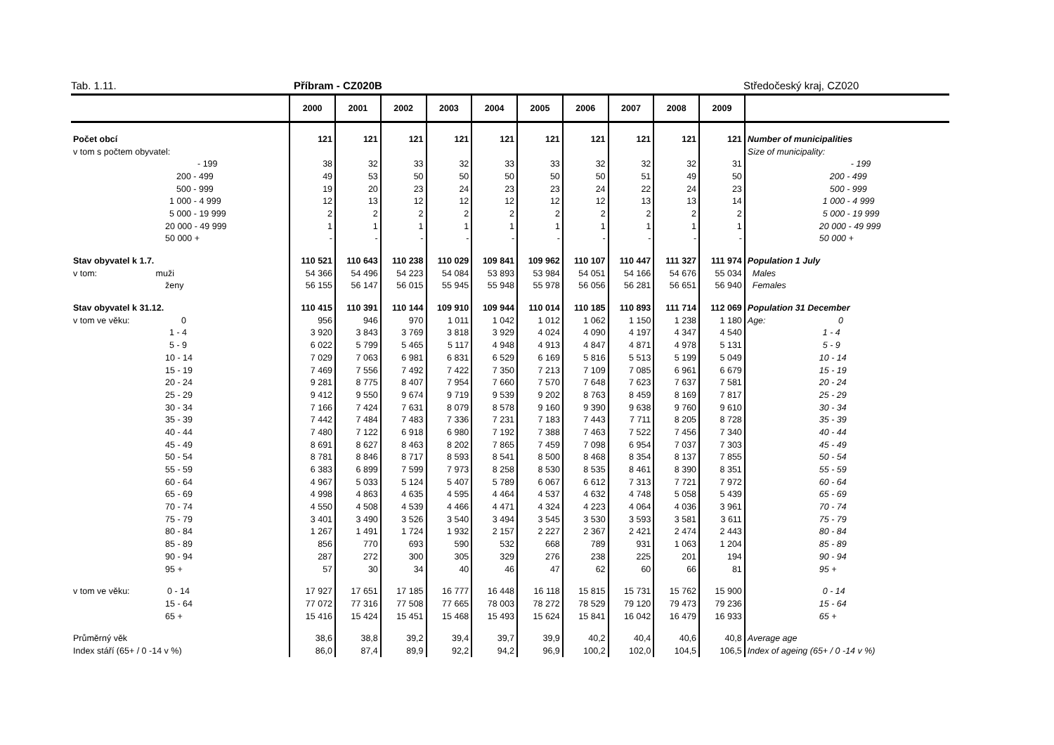Tab. 1.11. Příbram - CZ020B Středočeský kraj, CZ020
| | 2000 | 2001 | 2002 | 2003 | 2004 | 2005 | 2006 | 2007 | 2008 | 2009 | |
| --- | --- | --- | --- | --- | --- | --- | --- | --- | --- | --- | --- |
| Počet obcí | 121 | 121 | 121 | 121 | 121 | 121 | 121 | 121 | 121 | 121 | Number of municipalities |
| v tom s počtem obyvatel: | | | | | | | | | | | Size of municipality: |
| - 199 | 38 | 32 | 33 | 32 | 33 | 33 | 32 | 32 | 32 | 31 | - 199 |
| 200 - 499 | 49 | 53 | 50 | 50 | 50 | 50 | 50 | 51 | 49 | 50 | 200 - 499 |
| 500 - 999 | 19 | 20 | 23 | 24 | 23 | 23 | 24 | 22 | 24 | 23 | 500 - 999 |
| 1 000 - 4 999 | 12 | 13 | 12 | 12 | 12 | 12 | 12 | 13 | 13 | 14 | 1 000 - 4 999 |
| 5 000 - 19 999 | 2 | 2 | 2 | 2 | 2 | 2 | 2 | 2 | 2 | 2 | 5 000 - 19 999 |
| 20 000 - 49 999 | 1 | 1 | 1 | 1 | 1 | 1 | 1 | 1 | 1 | 1 | 20 000 - 49 999 |
| 50 000 + | - | - | - | - | - | - | - | - | - | - | 50 000 + |
| Stav obyvatel k 1.7. | 110 521 | 110 643 | 110 238 | 110 029 | 109 841 | 109 962 | 110 107 | 110 447 | 111 327 | 111 974 | Population 1 July |
| v tom: muži | 54 366 | 54 496 | 54 223 | 54 084 | 53 893 | 53 984 | 54 051 | 54 166 | 54 676 | 55 034 | Males |
| ženy | 56 155 | 56 147 | 56 015 | 55 945 | 55 948 | 55 978 | 56 056 | 56 281 | 56 651 | 56 940 | Females |
| Stav obyvatel k 31.12. | 110 415 | 110 391 | 110 144 | 109 910 | 109 944 | 110 014 | 110 185 | 110 893 | 111 714 | 112 069 | Population 31 December |
| v tom ve věku: 0 | 956 | 946 | 970 | 1 011 | 1 042 | 1 012 | 1 062 | 1 150 | 1 238 | 1 180 | Age: 0 |
| 1 - 4 | 3 920 | 3 843 | 3 769 | 3 818 | 3 929 | 4 024 | 4 090 | 4 197 | 4 347 | 4 540 | 1 - 4 |
| 5 - 9 | 6 022 | 5 799 | 5 465 | 5 117 | 4 948 | 4 913 | 4 847 | 4 871 | 4 978 | 5 131 | 5 - 9 |
| 10 - 14 | 7 029 | 7 063 | 6 981 | 6 831 | 6 529 | 6 169 | 5 816 | 5 513 | 5 199 | 5 049 | 10 - 14 |
| 15 - 19 | 7 469 | 7 556 | 7 492 | 7 422 | 7 350 | 7 213 | 7 109 | 7 085 | 6 961 | 6 679 | 15 - 19 |
| 20 - 24 | 9 281 | 8 775 | 8 407 | 7 954 | 7 660 | 7 570 | 7 648 | 7 623 | 7 637 | 7 581 | 20 - 24 |
| 25 - 29 | 9 412 | 9 550 | 9 674 | 9 719 | 9 539 | 9 202 | 8 763 | 8 459 | 8 169 | 7 817 | 25 - 29 |
| 30 - 34 | 7 166 | 7 424 | 7 631 | 8 079 | 8 578 | 9 160 | 9 390 | 9 638 | 9 760 | 9 610 | 30 - 34 |
| 35 - 39 | 7 442 | 7 484 | 7 483 | 7 336 | 7 231 | 7 183 | 7 443 | 7 711 | 8 205 | 8 728 | 35 - 39 |
| 40 - 44 | 7 480 | 7 122 | 6 918 | 6 980 | 7 192 | 7 388 | 7 463 | 7 522 | 7 456 | 7 340 | 40 - 44 |
| 45 - 49 | 8 691 | 8 627 | 8 463 | 8 202 | 7 865 | 7 459 | 7 098 | 6 954 | 7 037 | 7 303 | 45 - 49 |
| 50 - 54 | 8 781 | 8 846 | 8 717 | 8 593 | 8 541 | 8 500 | 8 468 | 8 354 | 8 137 | 7 855 | 50 - 54 |
| 55 - 59 | 6 383 | 6 899 | 7 599 | 7 973 | 8 258 | 8 530 | 8 535 | 8 461 | 8 390 | 8 351 | 55 - 59 |
| 60 - 64 | 4 967 | 5 033 | 5 124 | 5 407 | 5 789 | 6 067 | 6 612 | 7 313 | 7 721 | 7 972 | 60 - 64 |
| 65 - 69 | 4 998 | 4 863 | 4 635 | 4 595 | 4 464 | 4 537 | 4 632 | 4 748 | 5 058 | 5 439 | 65 - 69 |
| 70 - 74 | 4 550 | 4 508 | 4 539 | 4 466 | 4 471 | 4 324 | 4 223 | 4 064 | 4 036 | 3 961 | 70 - 74 |
| 75 - 79 | 3 401 | 3 490 | 3 526 | 3 540 | 3 494 | 3 545 | 3 530 | 3 593 | 3 581 | 3 611 | 75 - 79 |
| 80 - 84 | 1 267 | 1 491 | 1 724 | 1 932 | 2 157 | 2 227 | 2 367 | 2 421 | 2 474 | 2 443 | 80 - 84 |
| 85 - 89 | 856 | 770 | 693 | 590 | 532 | 668 | 789 | 931 | 1 063 | 1 204 | 85 - 89 |
| 90 - 94 | 287 | 272 | 300 | 305 | 329 | 276 | 238 | 225 | 201 | 194 | 90 - 94 |
| 95 + | 57 | 30 | 34 | 40 | 46 | 47 | 62 | 60 | 66 | 81 | 95 + |
| v tom ve věku: 0 - 14 | 17 927 | 17 651 | 17 185 | 16 777 | 16 448 | 16 118 | 15 815 | 15 731 | 15 762 | 15 900 | 0 - 14 |
| 15 - 64 | 77 072 | 77 316 | 77 508 | 77 665 | 78 003 | 78 272 | 78 529 | 79 120 | 79 473 | 79 236 | 15 - 64 |
| 65 + | 15 416 | 15 424 | 15 451 | 15 468 | 15 493 | 15 624 | 15 841 | 16 042 | 16 479 | 16 933 | 65 + |
| Průměrný věk | 38,6 | 38,8 | 39,2 | 39,4 | 39,7 | 39,9 | 40,2 | 40,4 | 40,6 | 40,8 | Average age |
| Index stáří (65+ / 0 -14 v %) | 86,0 | 87,4 | 89,9 | 92,2 | 94,2 | 96,9 | 100,2 | 102,0 | 104,5 | 106,5 | Index of ageing (65+ / 0 -14 v %) |